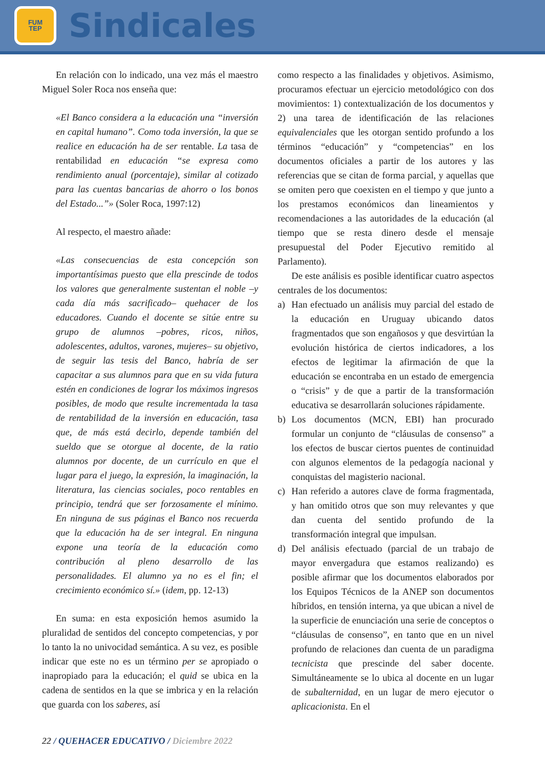FUM
TEP
Sindicales
En relación con lo indicado, una vez más el maestro Miguel Soler Roca nos enseña que:
«El Banco considera a la educación una “inversión en capital humano”. Como toda inversión, la que se realice en educación ha de ser rentable. La tasa de rentabilidad en educación “se expresa como rendimiento anual (porcentaje), similar al cotizado para las cuentas bancarias de ahorro o los bonos del Estado...”» (Soler Roca, 1997:12)
Al respecto, el maestro añade:
«Las consecuencias de esta concepción son importantísimas puesto que ella prescinde de todos los valores que generalmente sustentan el noble –y cada día más sacrificado– quehacer de los educadores. Cuando el docente se sitúe entre su grupo de alumnos –pobres, ricos, niños, adolescentes, adultos, varones, mujeres– su objetivo, de seguir las tesis del Banco, habría de ser capacitar a sus alumnos para que en su vida futura estén en condiciones de lograr los máximos ingresos posibles, de modo que resulte incrementada la tasa de rentabilidad de la inversión en educación, tasa que, de más está decirlo, depende también del sueldo que se otorgue al docente, de la ratio alumnos por docente, de un currículo en que el lugar para el juego, la expresión, la imaginación, la literatura, las ciencias sociales, poco rentables en principio, tendrá que ser forzosamente el mínimo. En ninguna de sus páginas el Banco nos recuerda que la educación ha de ser integral. En ninguna expone una teoría de la educación como contribución al pleno desarrollo de las personalidades. El alumno ya no es el fin; el crecimiento económico sí.» (idem, pp. 12-13)
En suma: en esta exposición hemos asumido la pluralidad de sentidos del concepto competencias, y por lo tanto la no univocidad semántica. A su vez, es posible indicar que este no es un término per se apropiado o inapropiado para la educación; el quid se ubica en la cadena de sentidos en la que se imbrica y en la relación que guarda con los saberes, así
como respecto a las finalidades y objetivos. Asimismo, procuramos efectuar un ejercicio metodológico con dos movimientos: 1) contextualización de los documentos y 2) una tarea de identificación de las relaciones equivalenciales que les otorgan sentido profundo a los términos “educación” y “competencias” en los documentos oficiales a partir de los autores y las referencias que se citan de forma parcial, y aquellas que se omiten pero que coexisten en el tiempo y que junto a los prestamos económicos dan lineamientos y recomendaciones a las autoridades de la educación (al tiempo que se resta dinero desde el mensaje presupuestal del Poder Ejecutivo remitido al Parlamento).
De este análisis es posible identificar cuatro aspectos centrales de los documentos:
a) Han efectuado un análisis muy parcial del estado de la educación en Uruguay ubicando datos fragmentados que son engañosos y que desvirtúan la evolución histórica de ciertos indicadores, a los efectos de legitimar la afirmación de que la educación se encontraba en un estado de emergencia o “crisis” y de que a partir de la transformación educativa se desarrollarán soluciones rápidamente.
b) Los documentos (MCN, EBI) han procurado formular un conjunto de “cláusulas de consenso” a los efectos de buscar ciertos puentes de continuidad con algunos elementos de la pedagogía nacional y conquistas del magisterio nacional.
c) Han referido a autores clave de forma fragmentada, y han omitido otros que son muy relevantes y que dan cuenta del sentido profundo de la transformación integral que impulsan.
d) Del análisis efectuado (parcial de un trabajo de mayor envergadura que estamos realizando) es posible afirmar que los documentos elaborados por los Equipos Técnicos de la ANEP son documentos híbridos, en tensión interna, ya que ubican a nivel de la superficie de enunciación una serie de conceptos o “cláusulas de consenso”, en tanto que en un nivel profundo de relaciones dan cuenta de un paradigma tecnicista que prescinde del saber docente. Simultáneamente se lo ubica al docente en un lugar de subalternidad, en un lugar de mero ejecutor o aplicacionista. En el
22 / QUEHACER EDUCATIVO / Diciembre 2022